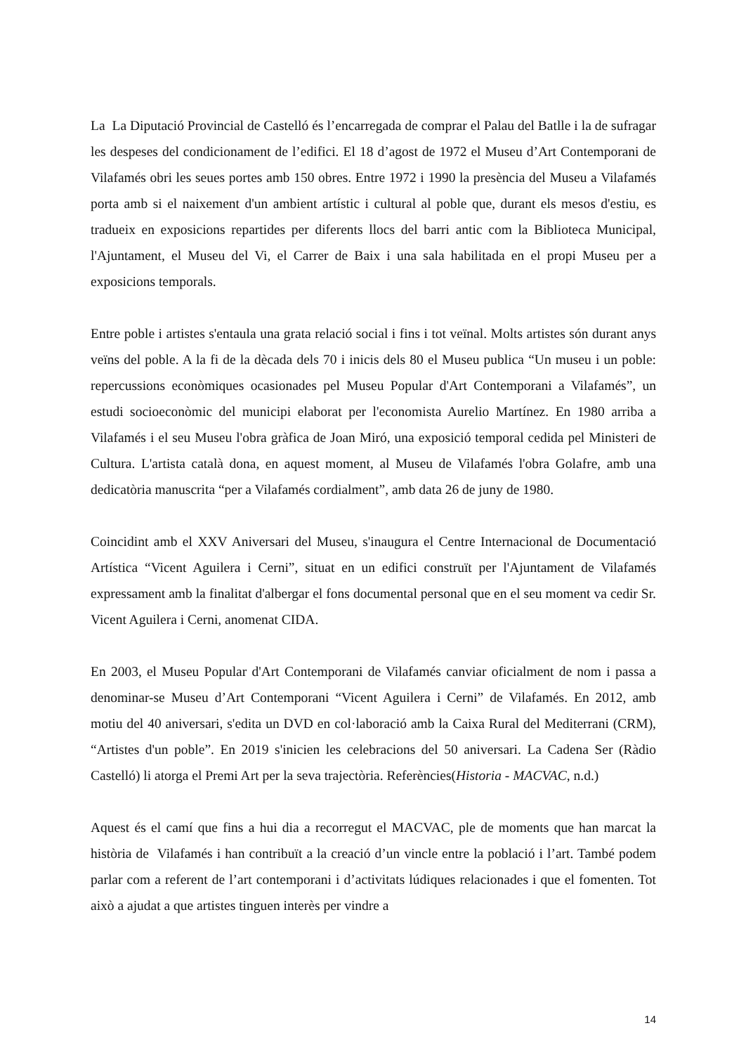La La Diputació Provincial de Castelló és l’encarregada de comprar el Palau del Batlle i la de sufragar les despeses del condicionament de l’edifici. El 18 d’agost de 1972 el Museu d’Art Contemporani de Vilafamés obri les seues portes amb 150 obres. Entre 1972 i 1990 la presència del Museu a Vilafamés porta amb si el naixement d'un ambient artístic i cultural al poble que, durant els mesos d'estiu, es tradueix en exposicions repartides per diferents llocs del barri antic com la Biblioteca Municipal, l'Ajuntament, el Museu del Vi, el Carrer de Baix i una sala habilitada en el propi Museu per a exposicions temporals.
Entre poble i artistes s'entaula una grata relació social i fins i tot veïnal. Molts artistes són durant anys veïns del poble. A la fi de la dècada dels 70 i inicis dels 80 el Museu publica “Un museu i un poble: repercussions econòmiques ocasionades pel Museu Popular d'Art Contemporani a Vilafamés”, un estudi socioeconòmic del municipi elaborat per l'economista Aurelio Martínez. En 1980 arriba a Vilafamés i el seu Museu l'obra gràfica de Joan Miró, una exposició temporal cedida pel Ministeri de Cultura. L'artista català dona, en aquest moment, al Museu de Vilafamés l'obra Golafre, amb una dedicatòria manuscrita “per a Vilafamés cordialment”, amb data 26 de juny de 1980.
Coincidint amb el XXV Aniversari del Museu, s'inaugura el Centre Internacional de Documentació Artística “Vicent Aguilera i Cerni”, situat en un edifici construït per l'Ajuntament de Vilafamés expressament amb la finalitat d'albergar el fons documental personal que en el seu moment va cedir Sr. Vicent Aguilera i Cerni, anomenat CIDA.
En 2003, el Museu Popular d'Art Contemporani de Vilafamés canviar oficialment de nom i passa a denominar-se Museu d’Art Contemporani “Vicent Aguilera i Cerni” de Vilafamés. En 2012, amb motiu del 40 aniversari, s'edita un DVD en col·laboració amb la Caixa Rural del Mediterrani (CRM), “Artistes d'un poble”. En 2019 s'inicien les celebracions del 50 aniversari. La Cadena Ser (Ràdio Castelló) li atorga el Premi Art per la seva trajectòria. Referències(Historia - MACVAC, n.d.)
Aquest és el camí que fins a hui dia a recorregut el MACVAC, ple de moments que han marcat la història de Vilafamés i han contribuït a la creació d’un vincle entre la població i l’art. També podem parlar com a referent de l’art contemporani i d’activitats lúdiques relacionades i que el fomenten. Tot això a ajudat a que artistes tinguen interès per vindre a
14